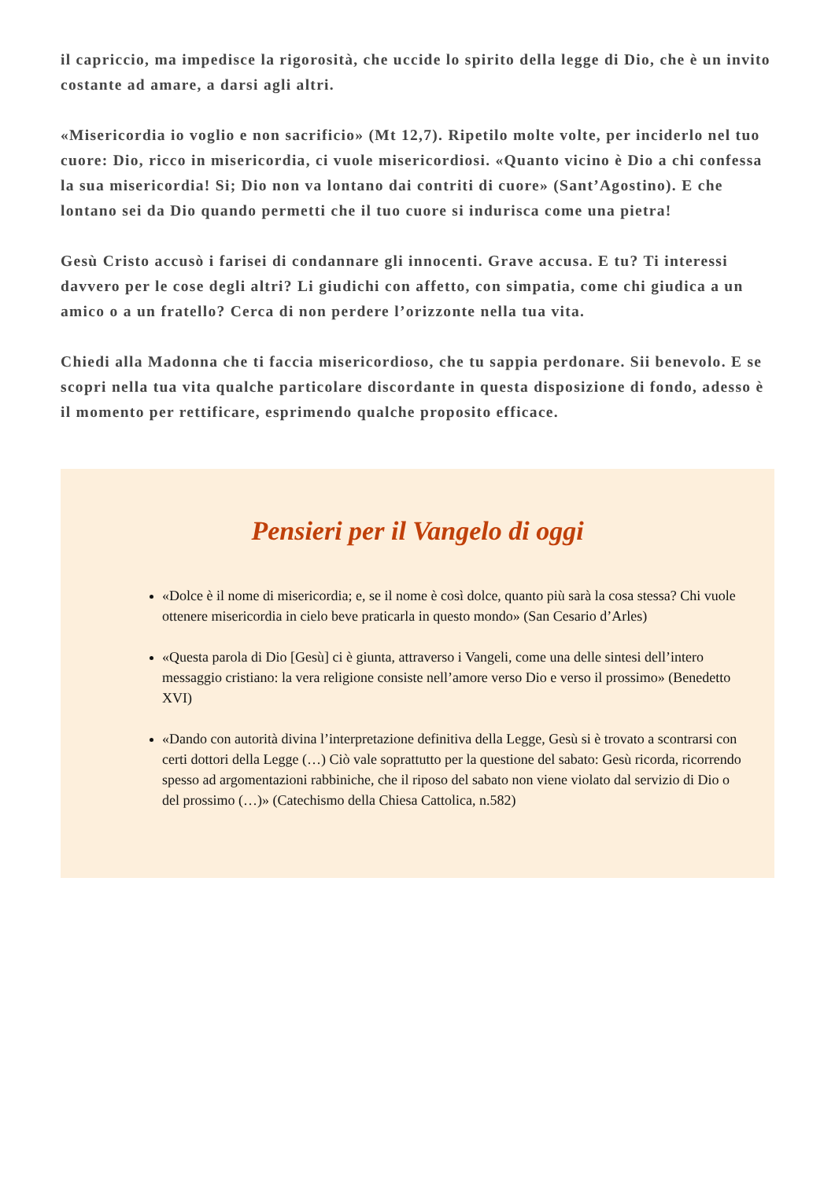il capriccio, ma impedisce la rigorosità, che uccide lo spirito della legge di Dio, che è un invito costante ad amare, a darsi agli altri.
«Misericordia io voglio e non sacrificio» (Mt 12,7). Ripetilo molte volte, per inciderlo nel tuo cuore: Dio, ricco in misericordia, ci vuole misericordiosi. «Quanto vicino è Dio a chi confessa la sua misericordia! Si; Dio non va lontano dai contriti di cuore» (Sant’Agostino). E che lontano sei da Dio quando permetti che il tuo cuore si indurisca come una pietra!
Gesù Cristo accusò i farisei di condannare gli innocenti. Grave accusa. E tu? Ti interessi davvero per le cose degli altri? Li giudichi con affetto, con simpatia, come chi giudica a un amico o a un fratello? Cerca di non perdere l’orizzonte nella tua vita.
Chiedi alla Madonna che ti faccia misericordioso, che tu sappia perdonare. Sii benevolo. E se scopri nella tua vita qualche particolare discordante in questa disposizione di fondo, adesso è il momento per rettificare, esprimendo qualche proposito efficace.
Pensieri per il Vangelo di oggi
«Dolce è il nome di misericordia; e, se il nome è così dolce, quanto più sarà la cosa stessa? Chi vuole ottenere misericordia in cielo beve praticarla in questo mondo» (San Cesario d’Arles)
«Questa parola di Dio [Gesù] ci è giunta, attraverso i Vangeli, come una delle sintesi dell’intero messaggio cristiano: la vera religione consiste nell’amore verso Dio e verso il prossimo» (Benedetto XVI)
«Dando con autorità divina l’interpretazione definitiva della Legge, Gesù si è trovato a scontrarsi con certi dottori della Legge (…) Ciò vale soprattutto per la questione del sabato: Gesù ricorda, ricorrendo spesso ad argomentazioni rabbiniche, che il riposo del sabato non viene violato dal servizio di Dio o del prossimo (…)» (Catechismo della Chiesa Cattolica, n.582)